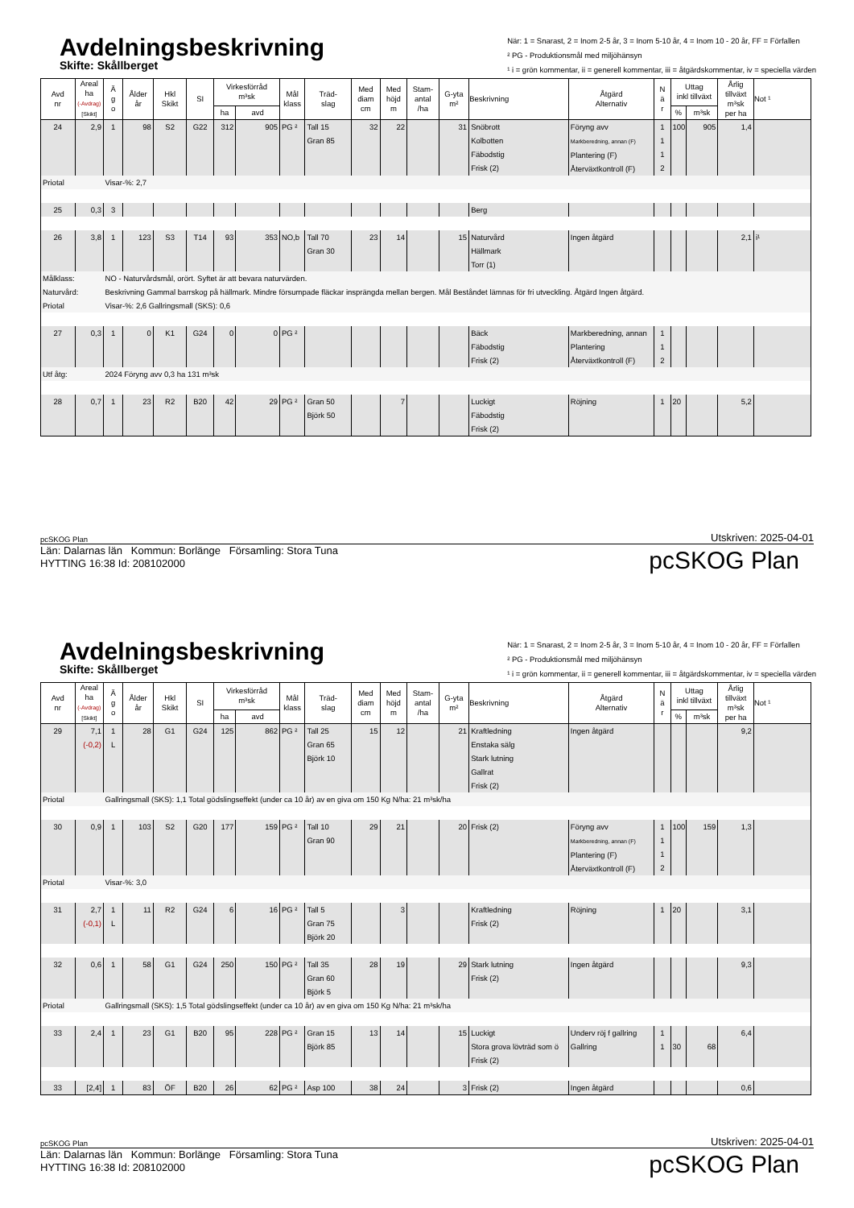Avdelningsbeskrivning
Skifte: Skållberget
När: 1 = Snarast, 2 = Inom 2-5 år, 3 = Inom 5-10 år, 4 = Inom 10 - 20 år, FF = Förfallen
² PG - Produktionsmål med miljöhänsyn
¹ i = grön kommentar, ii = generell kommentar, iii = åtgärdskommentar, iv = speciella värden
| Avd nr | Areal ha (-Avdrag) [Skikt] | Ä g o | Ålder år | Hkl Skikt | SI | Virkesförråd m³sk | | Mål klass | Träd- slag | Med diam cm | Med höjd m | Stam- antal /ha | G-yta m² | Beskrivning | Åtgärd Alternativ | N ä r | Uttag inkl tillväxt | | Årlig tillväxt m³sk per ha | Not ¹ |
| --- | --- | --- | --- | --- | --- | --- | --- | --- | --- | --- | --- | --- | --- | --- | --- | --- | --- | --- | --- | --- |
| | | | | | | ha | avd | | | | | | | | | | % | m³sk | | |
| 24 | 2,9 | 1 | 98 | S2 | G22 | 312 | 905 | PG ² | Tall 15 Gran 85 | 32 | 22 | | 31 | Snöbrott Kolbotten Fäbodstig Frisk (2) | Föryng avv Markberedning, annan (F) Plantering (F) Återväxtkontroll (F) | 1 1 1 2 | 100 | 905 | 1,4 | |
| Priotal | | Visar-%: 2,7 | | | | | | | | | | | | | | | | | | |
| 25 | 0,3 | 3 | | | | | | | | | | | | Berg | | | | | | |
| 26 | 3,8 | 1 | 123 | S3 | T14 | 93 | 353 | NO,b | Tall 70 Gran 30 | 23 | 14 | | 15 | Naturvård Hällmark Torr (1) | Ingen åtgärd | | | | 2,1 | i¹ |
| Målklass: | | NO - Naturvårdsmål, orört. Syftet är att bevara naturvärden. | | | | | | | | | | | | | | | | | | |
| Naturvård: | | Beskrivning Gammal barrskog på hällmark. Mindre försumpade fläckar insprängda mellan bergen. Mål Beståndet lämnas för fri utveckling. Åtgärd Ingen åtgärd. | | | | | | | | | | | | | | | | | | |
| Priotal | | Visar-%: 2,6 Gallringsmall (SKS): 0,6 | | | | | | | | | | | | | | | | | | |
| 27 | 0,3 | 1 | 0 | K1 | G24 | 0 | 0 | PG ² | | | | | | Bäck Fäbodstig Frisk (2) | Markberedning, annan Plantering Återväxtkontroll (F) | 1 1 2 | | | | |
| Utf åtg: | | 2024 Föryng avv 0,3 ha 131 m³sk | | | | | | | | | | | | | | | | | | |
| 28 | 0,7 | 1 | 23 | R2 | B20 | 42 | 29 | PG ² | Gran 50 Björk 50 | | 7 | | | Luckigt Fäbodstig Frisk (2) | Röjning | 1 | 20 | | 5,2 | |
pcSKOG Plan Utskriven: 2025-04-01
Län: Dalarnas län Kommun: Borlänge Församling: Stora Tuna
HYTTING 16:38 Id: 208102000
pcSKOG Plan
Avdelningsbeskrivning
Skifte: Skållberget
När: 1 = Snarast, 2 = Inom 2-5 år, 3 = Inom 5-10 år, 4 = Inom 10 - 20 år, FF = Förfallen
² PG - Produktionsmål med miljöhänsyn
¹ i = grön kommentar, ii = generell kommentar, iii = åtgärdskommentar, iv = speciella värden
| Avd nr | Areal ha (-Avdrag) [Skikt] | Ä g o | Ålder år | Hkl Skikt | SI | Virkesförråd m³sk | | Mål klass | Träd- slag | Med diam cm | Med höjd m | Stam- antal /ha | G-yta m² | Beskrivning | Åtgärd Alternativ | N ä r | Uttag inkl tillväxt | | Årlig tillväxt m³sk per ha | Not ¹ |
| --- | --- | --- | --- | --- | --- | --- | --- | --- | --- | --- | --- | --- | --- | --- | --- | --- | --- | --- | --- | --- |
| | | | | | | ha | avd | | | | | | | | | | % | m³sk | | |
| 29 | 7,1 (-0,2) | 1 L | 28 | G1 | G24 | 125 | 862 | PG ² | Tall 25 Gran 65 Björk 10 | 15 | 12 | | 21 | Kraftledning Enstaka sälg Stark lutning Gallrat Frisk (2) | Ingen åtgärd | | | | 9,2 | |
| Priotal | | Gallringsmall (SKS): 1,1 Total gödslingseffekt (under ca 10 år) av en giva om 150 Kg N/ha: 21 m³sk/ha | | | | | | | | | | | | | | | | | | |
| 30 | 0,9 | 1 | 103 | S2 | G20 | 177 | 159 | PG ² | Tall 10 Gran 90 | 29 | 21 | | 20 | Frisk (2) | Föryng avv Markberedning, annan (F) Plantering (F) Återväxtkontroll (F) | 1 1 1 2 | 100 | 159 | 1,3 | |
| Priotal | | Visar-%: 3,0 | | | | | | | | | | | | | | | | | | |
| 31 | 2,7 (-0,1) | 1 L | 11 | R2 | G24 | 6 | 16 | PG ² | Tall 5 Gran 75 Björk 20 | | 3 | | | Kraftledning Frisk (2) | Röjning | 1 | 20 | | 3,1 | |
| 32 | 0,6 | 1 | 58 | G1 | G24 | 250 | 150 | PG ² | Tall 35 Gran 60 Björk 5 | 28 | 19 | | 29 | Stark lutning Frisk (2) | Ingen åtgärd | | | | 9,3 | |
| Priotal | | Gallringsmall (SKS): 1,5 Total gödslingseffekt (under ca 10 år) av en giva om 150 Kg N/ha: 21 m³sk/ha | | | | | | | | | | | | | | | | | | |
| 33 | 2,4 | 1 | 23 | G1 | B20 | 95 | 228 | PG ² | Gran 15 Björk 85 | 13 | 14 | | 15 | Luckigt Stora grova lövträd som ö Frisk (2) | Underv röj f gallring Gallring | 1 1 | 30 | 68 | 6,4 | |
| 33 | [2,4] | 1 | 83 | ÖF | B20 | 26 | 62 | PG ² | Asp 100 | 38 | 24 | | 3 | Frisk (2) | Ingen åtgärd | | | | 0,6 | |
pcSKOG Plan Utskriven: 2025-04-01
Län: Dalarnas län Kommun: Borlänge Församling: Stora Tuna
HYTTING 16:38 Id: 208102000
pcSKOG Plan